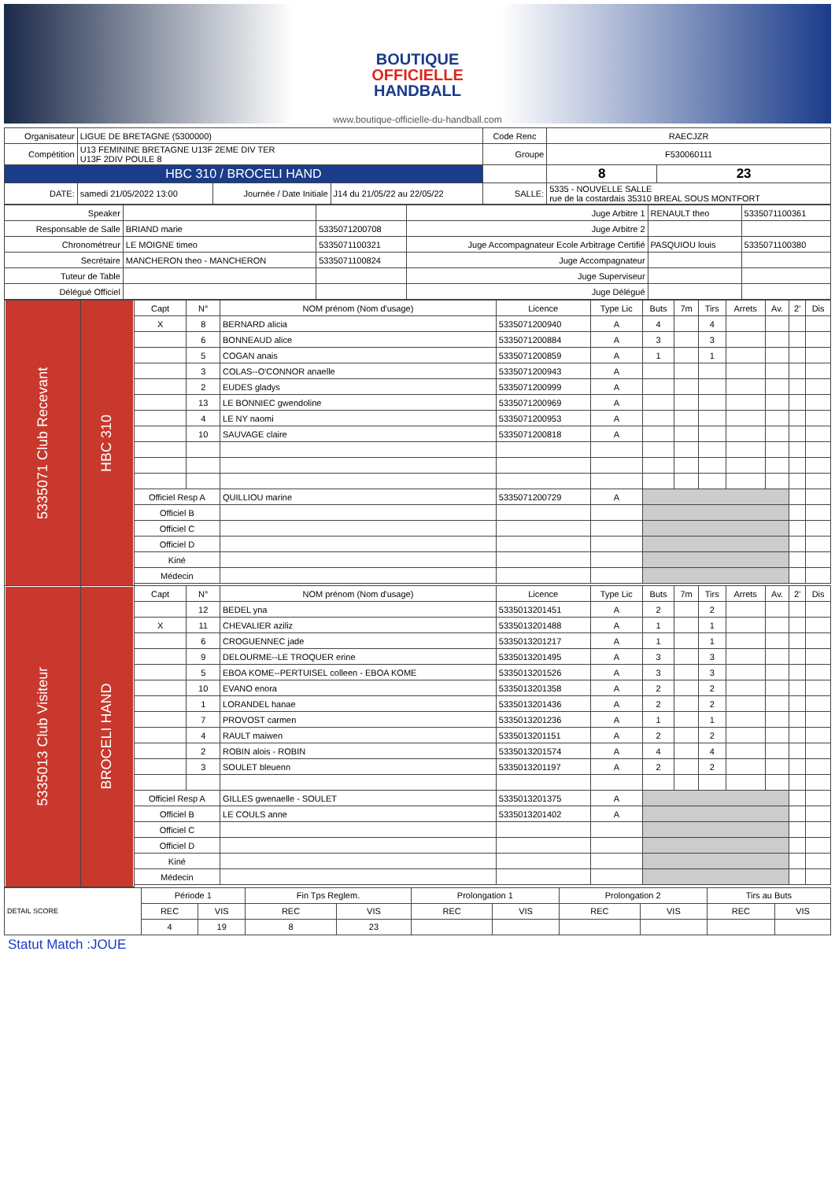BOUTIQUE
OFFICIELLE
HANDBALL
www.boutique-officielle-du-handball.com
| Organisateur | LIGUE DE BRETAGNE (5300000) | | | Code Renc | RAECJZR | |
| Compétition | U13 FEMININE BRETAGNE U13F 2EME DIV TER U13F 2DIV POULE 8 | | | Groupe | F530060111 | |
| HBC 310 / BROCELI HAND | | | | | 8 | 23 |
| DATE: | samedi 21/05/2022 13:00 | Journée / Date Initiale | J14 du 21/05/22 au 22/05/22 | SALLE: | 5335 - NOUVELLE SALLE rue de la costardais 35310 BREAL SOUS MONTFORT | |
| Speaker | | | Juge Arbitre 1 | RENAULT theo | 5335071100361 |
| Responsable de Salle | BRIAND marie | 5335071200708 | Juge Arbitre 2 | | |
| Chronométreur | LE MOIGNE timeo | 5335071100321 | Juge Accompagnateur Ecole Arbitrage Certifié | PASQUIOU louis | 5335071100380 |
| Secrétaire | MANCHERON theo - MANCHERON | 5335071100824 | Juge Accompagnateur | | |
| Tuteur de Table | | | Juge Superviseur | | |
| Délégué Officiel | | | Juge Délégué | | |
| 5335071 Club Recevant | HBC 310 | Capt | N° | NOM prénom (Nom d'usage) | Licence | Type Lic | Buts | 7m | Tirs | Arrets | Av. | 2' | Dis |
| | | X | 8 | BERNARD alicia | 5335071200940 | A | 4 | | 4 | | | | |
| | | | 6 | BONNEAUD alice | 5335071200884 | A | 3 | | 3 | | | | |
| | | | 5 | COGAN anais | 5335071200859 | A | 1 | | 1 | | | | |
| | | | 3 | COLAS--O'CONNOR anaelle | 5335071200943 | A | | | | | | | |
| | | | 2 | EUDES gladys | 5335071200999 | A | | | | | | | |
| | | | 13 | LE BONNIEC gwendoline | 5335071200969 | A | | | | | | | |
| | | | 4 | LE NY naomi | 5335071200953 | A | | | | | | | |
| | | | 10 | SAUVAGE claire | 5335071200818 | A | | | | | | | |
| | | Officiel Resp A | | QUILLIOU marine | 5335071200729 | A | | | | | | | |
| | | Officiel B | | | | | | | | | | | |
| | | Officiel C | | | | | | | | | | | |
| | | Officiel D | | | | | | | | | | | |
| | | Kiné | | | | | | | | | | | |
| | | Médecin | | | | | | | | | | | |
| 5335013 Club Visiteur | BROCELI HAND | Capt | N° | NOM prénom (Nom d'usage) | Licence | Type Lic | Buts | 7m | Tirs | Arrets | Av. | 2' | Dis |
| | | | 12 | BEDEL yna | 5335013201451 | A | 2 | | 2 | | | | |
| | | X | 11 | CHEVALIER aziliz | 5335013201488 | A | 1 | | 1 | | | | |
| | | | 6 | CROGUENNEC jade | 5335013201217 | A | 1 | | 1 | | | | |
| | | | 9 | DELOURME--LE TROQUER erine | 5335013201495 | A | 3 | | 3 | | | | |
| | | | 5 | EBOA KOME--PERTUISEL colleen - EBOA KOME | 5335013201526 | A | 3 | | 3 | | | | |
| | | | 10 | EVANO enora | 5335013201358 | A | 2 | | 2 | | | | |
| | | | 1 | LORANDEL hanae | 5335013201436 | A | 2 | | 2 | | | | |
| | | | 7 | PROVOST carmen | 5335013201236 | A | 1 | | 1 | | | | |
| | | | 4 | RAULT maiwen | 5335013201151 | A | 2 | | 2 | | | | |
| | | | 2 | ROBIN alois - ROBIN | 5335013201574 | A | 4 | | 4 | | | | |
| | | | 3 | SOULET bleuenn | 5335013201197 | A | 2 | | 2 | | | | |
| | | Officiel Resp A | | GILLES gwenaelle - SOULET | 5335013201375 | A | | | | | | | |
| | | Officiel B | | LE COULS anne | 5335013201402 | A | | | | | | | |
| | | Officiel C | | | | | | | | | | | |
| | | Officiel D | | | | | | | | | | | |
| | | Kiné | | | | | | | | | | | |
| | | Médecin | | | | | | | | | | | |
| DETAIL SCORE | Période 1 | | Fin Tps Reglem. | | Prolongation 1 | | Prolongation 2 | | Tirs au Buts | |
| | REC | VIS | REC | VIS | REC | VIS | REC | VIS | REC | VIS |
| | 4 | 19 | 8 | 23 | | | | | | |
Statut Match :JOUE